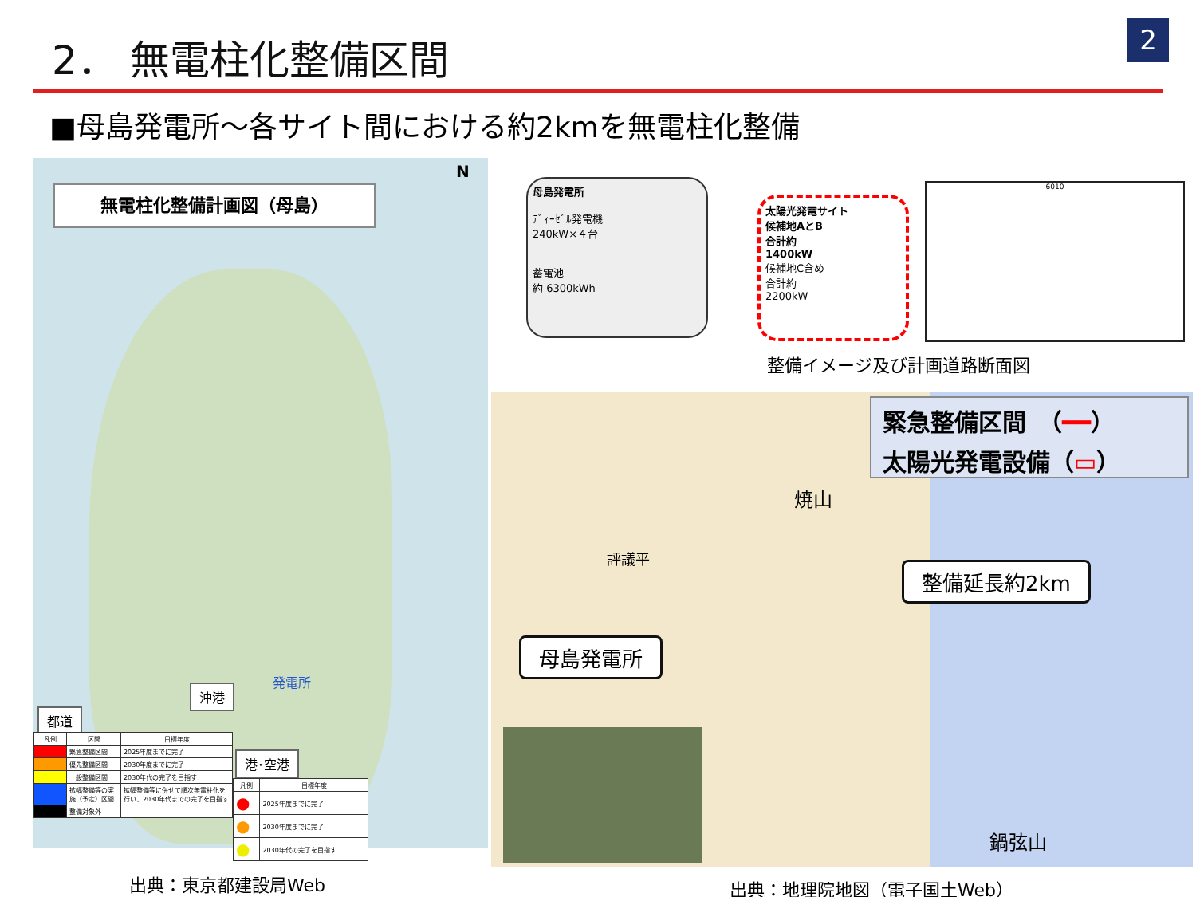2． 無電柱化整備区間 2
■母島発電所～各サイト間における約2kmを無電柱化整備
無電柱化整備計画図（母島）
N
沖港
発電所
都道
| 凡例 | 区間 | 目標年度 |
| --- | --- | --- |
| | 緊急整備区間 | 2025年度までに完了 |
| | 優先整備区間 | 2030年度までに完了 |
| | 一般整備区間 | 2030年代の完了を目指す |
| | 拡幅整備等の実施（予定）区間 | 拡幅整備等に併せて順次無電柱化を行い、2030年代までの完了を目指す |
| | 整備対象外 | |
港･空港
| 凡例 | 目標年度 |
| --- | --- |
| ● | 2025年度までに完了 |
| ● | 2030年度までに完了 |
| ● | 2030年代の完了を目指す |
出典：東京都建設局Web
母島発電所
ﾃﾞｨｰｾﾞﾙ発電機
240kW×４台
蓄電池
約 6300kWh
太陽光発電サイト
候補地AとB
合計約
1400kW
候補地C含め
合計約
2200kW
6010
整備イメージ及び計画道路断面図
緊急整備区間　（━━）
太陽光発電設備（▭）
整備延長約2km
母島発電所
評議平
焼山
鍋弦山
出典：地理院地図（電子国土Web）